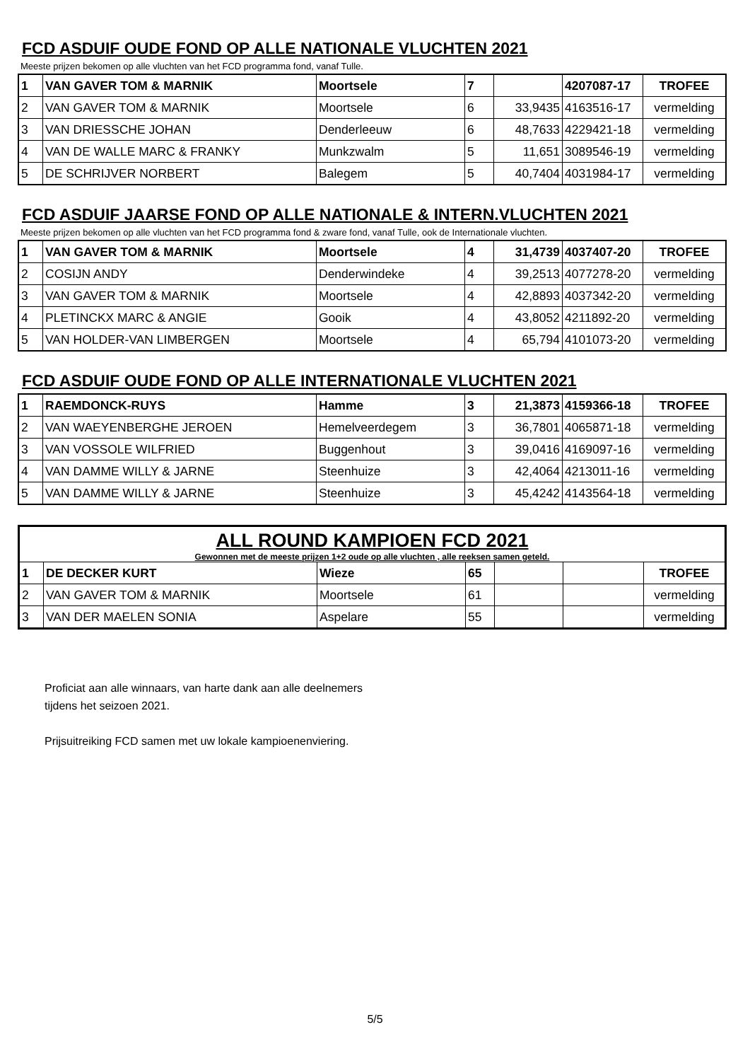FCD ASDUIF OUDE FOND OP ALLE NATIONALE VLUCHTEN 2021
Meeste prijzen bekomen op alle vluchten van het FCD programma fond, vanaf Tulle.
| 1 | VAN GAVER TOM & MARNIK | Moortsele | 7 | | 4207087-17 | TROFEE |
| 2 | VAN GAVER TOM & MARNIK | Moortsele | 6 | 33,9435 | 4163516-17 | vermelding |
| 3 | VAN DRIESSCHE JOHAN | Denderleeuw | 6 | 48,7633 | 4229421-18 | vermelding |
| 4 | VAN DE WALLE MARC & FRANKY | Munkzwalm | 5 | 11,651 | 3089546-19 | vermelding |
| 5 | DE SCHRIJVER NORBERT | Balegem | 5 | 40,7404 | 4031984-17 | vermelding |
FCD ASDUIF JAARSE FOND OP ALLE NATIONALE & INTERN.VLUCHTEN 2021
Meeste prijzen bekomen op alle vluchten van het FCD programma fond & zware fond, vanaf Tulle, ook de Internationale vluchten.
| 1 | VAN GAVER TOM & MARNIK | Moortsele | 4 | 31,4739 | 4037407-20 | TROFEE |
| 2 | COSIJN ANDY | Denderwindeke | 4 | 39,2513 | 4077278-20 | vermelding |
| 3 | VAN GAVER TOM & MARNIK | Moortsele | 4 | 42,8893 | 4037342-20 | vermelding |
| 4 | PLETINCKX MARC & ANGIE | Gooik | 4 | 43,8052 | 4211892-20 | vermelding |
| 5 | VAN HOLDER-VAN LIMBERGEN | Moortsele | 4 | 65,794 | 4101073-20 | vermelding |
FCD ASDUIF OUDE FOND OP ALLE INTERNATIONALE VLUCHTEN 2021
| 1 | RAEMDONCK-RUYS | Hamme | 3 | 21,3873 | 4159366-18 | TROFEE |
| 2 | VAN WAEYENBERGHE JEROEN | Hemelveerdegem | 3 | 36,7801 | 4065871-18 | vermelding |
| 3 | VAN VOSSOLE WILFRIED | Buggenhout | 3 | 39,0416 | 4169097-16 | vermelding |
| 4 | VAN DAMME WILLY & JARNE | Steenhuize | 3 | 42,4064 | 4213011-16 | vermelding |
| 5 | VAN DAMME WILLY & JARNE | Steenhuize | 3 | 45,4242 | 4143564-18 | vermelding |
| ALL ROUND KAMPIOEN FCD 2021 Gewonnen met de meeste prijzen 1+2 oude op alle vluchten , alle reeksen samen geteld. | | | | | | |
| 1 | DE DECKER KURT | Wieze | 65 | | | TROFEE |
| 2 | VAN GAVER TOM & MARNIK | Moortsele | 61 | | | vermelding |
| 3 | VAN DER MAELEN SONIA | Aspelare | 55 | | | vermelding |
Proficiat aan alle winnaars, van harte dank aan alle deelnemers
tijdens het seizoen 2021.
Prijsuitreiking FCD samen met uw lokale kampioenenviering.
5/5